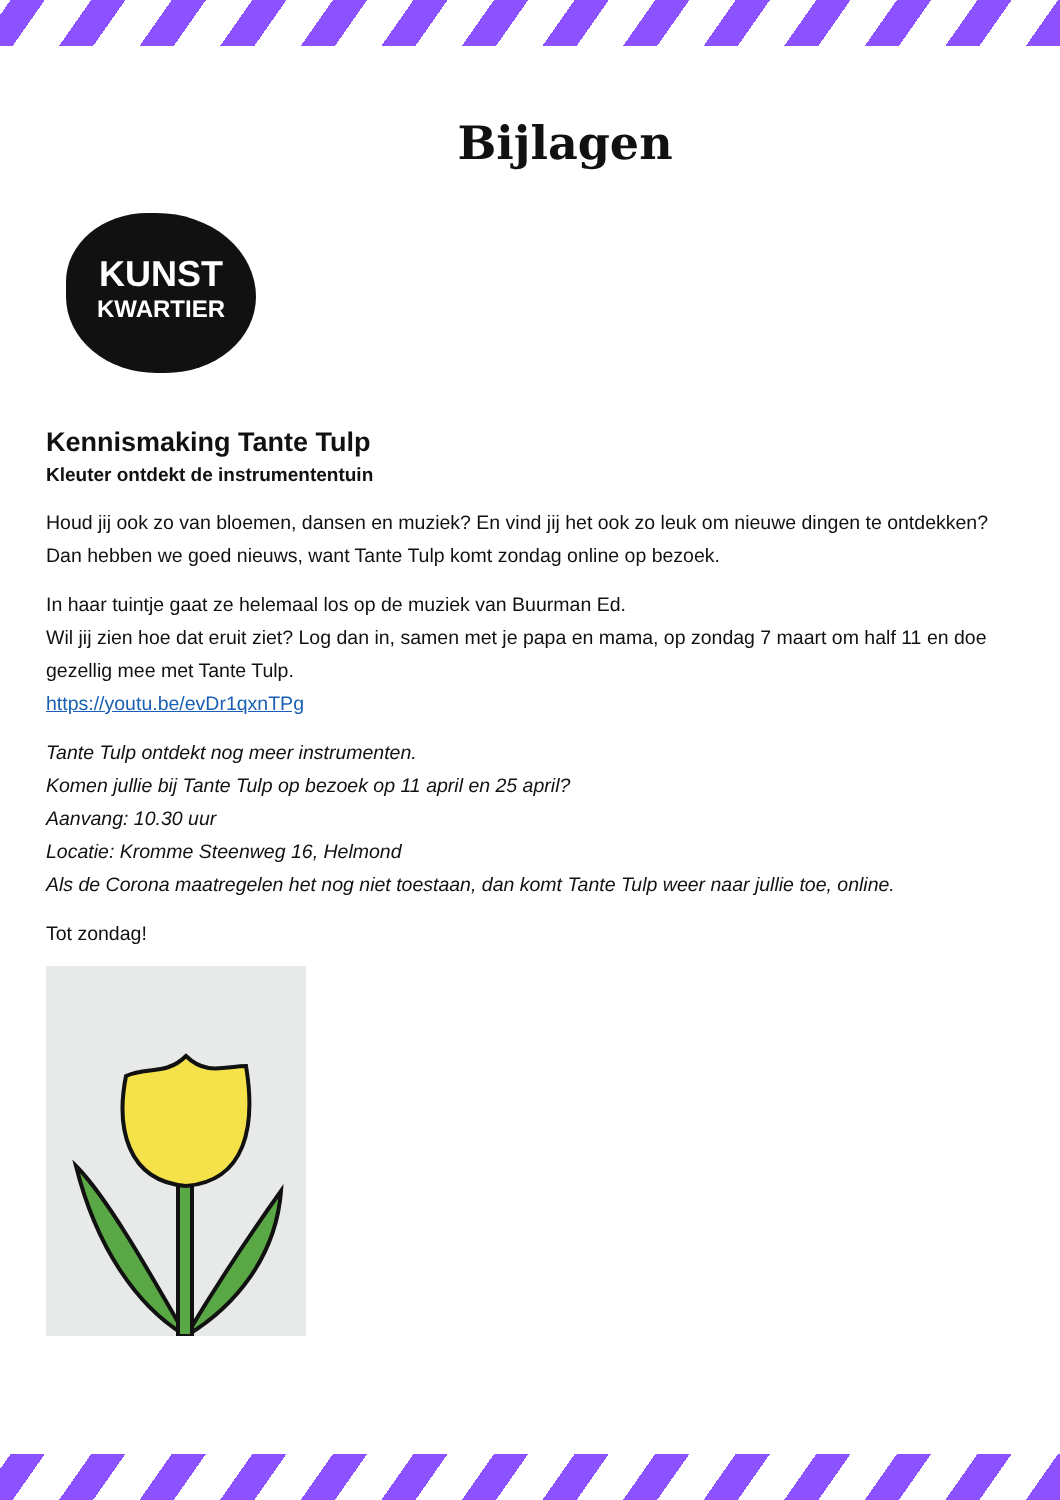Bijlagen
KUNST
KWARTIER
Kennismaking Tante Tulp
Kleuter ontdekt de instrumententuin
Houd jij ook zo van bloemen, dansen en muziek? En vind jij het ook zo leuk om nieuwe dingen te ontdekken? Dan hebben we goed nieuws, want Tante Tulp komt zondag online op bezoek.
In haar tuintje gaat ze helemaal los op de muziek van Buurman Ed.
Wil jij zien hoe dat eruit ziet? Log dan in, samen met je papa en mama, op zondag 7 maart om half 11 en doe gezellig mee met Tante Tulp.
https://youtu.be/evDr1qxnTPg
Tante Tulp ontdekt nog meer instrumenten.
Komen jullie bij Tante Tulp op bezoek op 11 april en 25 april?
Aanvang: 10.30 uur
Locatie: Kromme Steenweg 16, Helmond
Als de Corona maatregelen het nog niet toestaan, dan komt Tante Tulp weer naar jullie toe, online.
Tot zondag!